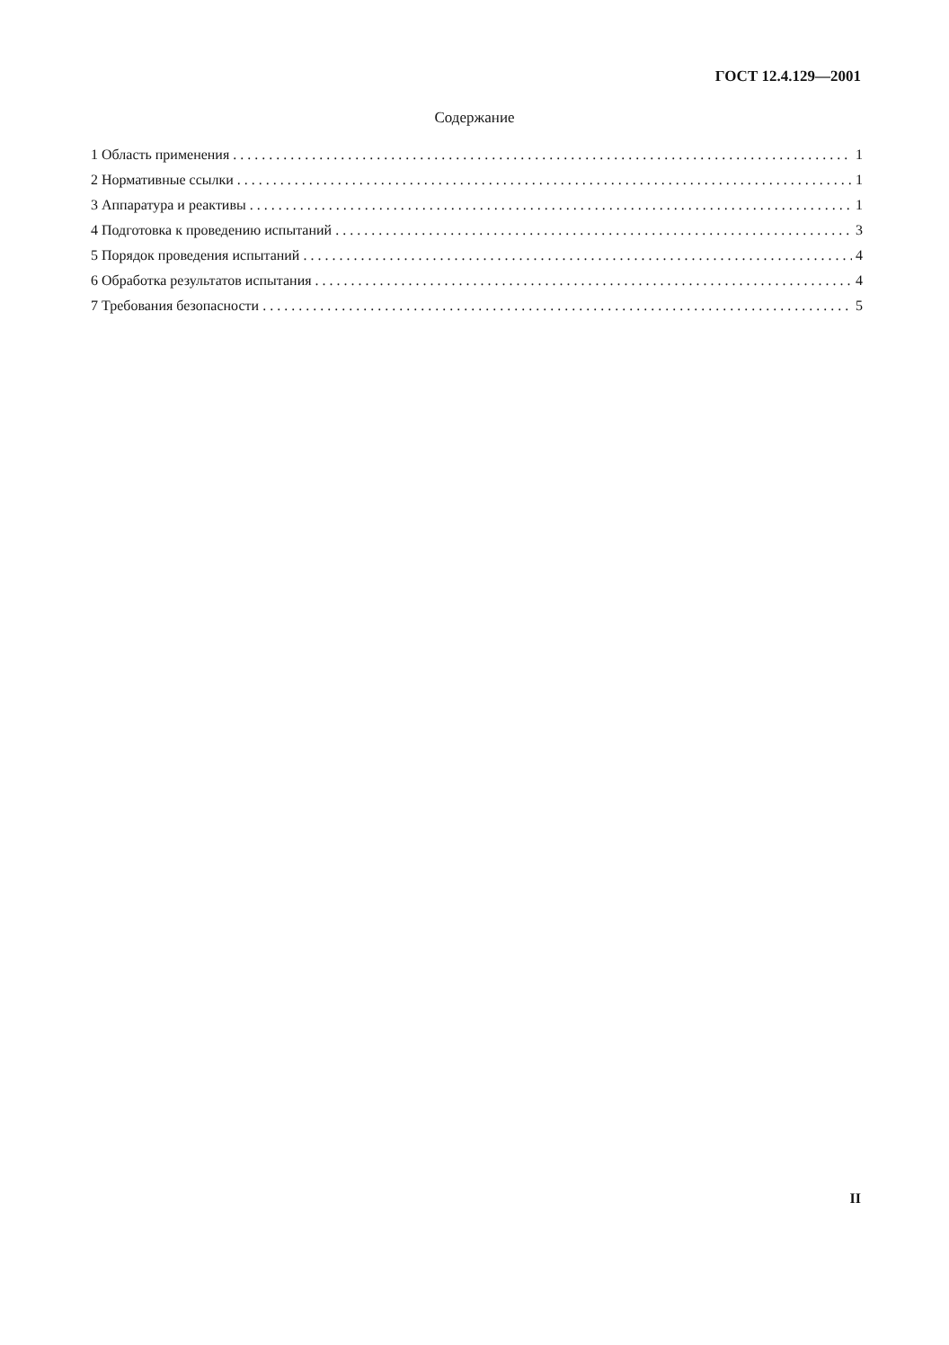ГОСТ 12.4.129—2001
Содержание
1 Область применения 1
2 Нормативные ссылки 1
3 Аппаратура и реактивы 1
4 Подготовка к проведению испытаний 3
5 Порядок проведения испытаний 4
6 Обработка результатов испытания 4
7 Требования безопасности 5
II